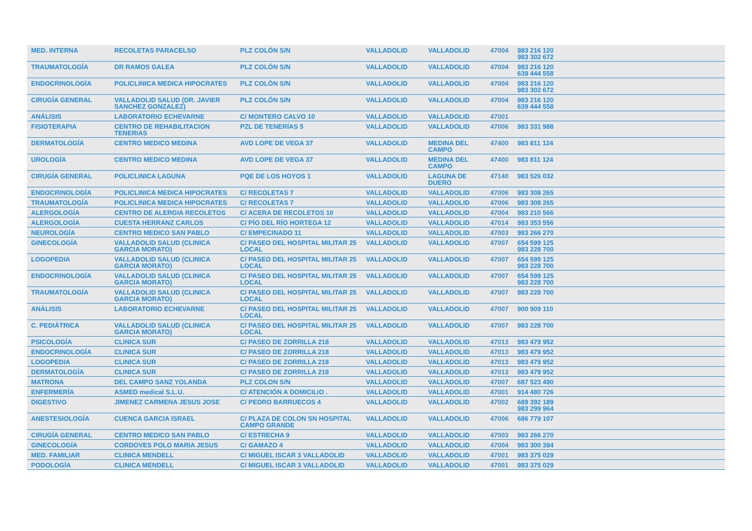| MED. INTERNA | RECOLETAS PARACELSO | PLZ COLÓN S/N | VALLADOLID | VALLADOLID | 47004 | 983 216 120 983 302 672 | |
| TRAUMATOLOGÍA | DR RAMOS GALEA | PLZ COLÓN S/N | VALLADOLID | VALLADOLID | 47004 | 983 216 120 639 444 558 | |
| ENDOCRINOLOGÍA | POLICLINICA MEDICA HIPOCRATES | PLZ COLÓN S/N | VALLADOLID | VALLADOLID | 47004 | 983 216 120 983 302 672 | |
| CIRUGÍA GENERAL | VALLADOLID SALUD (DR. JAVIER SANCHEZ GONZALEZ) | PLZ COLÓN S/N | VALLADOLID | VALLADOLID | 47004 | 983 216 120 639 444 558 | |
| ANÁLISIS | LABORATORIO ECHEVARNE | C/ MONTERO CALVO 10 | VALLADOLID | VALLADOLID | 47001 | | |
| FISIOTERAPIA | CENTRO DE REHABILITACION TENERIAS | PZL DE TENERÍAS 5 | VALLADOLID | VALLADOLID | 47006 | 983 331 988 | |
| DERMATOLOGÍA | CENTRO MEDICO MEDINA | AVD LOPE DE VEGA 37 | VALLADOLID | MEDINA DEL CAMPO | 47400 | 983 811 124 | |
| UROLOGÍA | CENTRO MEDICO MEDINA | AVD LOPE DE VEGA 37 | VALLADOLID | MEDINA DEL CAMPO | 47400 | 983 811 124 | |
| CIRUGÍA GENERAL | POLICLINICA LAGUNA | PQE DE LOS HOYOS 1 | VALLADOLID | LAGUNA DE DUERO | 47140 | 983 526 032 | |
| ENDOCRINOLOGÍA | POLICLINICA MEDICA HIPOCRATES | C/ RECOLETAS 7 | VALLADOLID | VALLADOLID | 47006 | 983 308 265 | |
| TRAUMATOLOGÍA | POLICLINICA MEDICA HIPOCRATES | C/ RECOLETAS 7 | VALLADOLID | VALLADOLID | 47006 | 983 308 265 | |
| ALERGOLOGÍA | CENTRO DE ALERGIA RECOLETOS | C/ ACERA DE RECOLETOS 10 | VALLADOLID | VALLADOLID | 47004 | 983 210 566 | |
| ALERGOLOGÍA | CUESTA HERRANZ CARLOS | C/ PÍO DEL RÍO HORTEGA 12 | VALLADOLID | VALLADOLID | 47014 | 983 353 556 | |
| NEUROLOGÍA | CENTRO MEDICO SAN PABLO | C/ EMPECINADO 11 | VALLADOLID | VALLADOLID | 47003 | 983 266 270 | |
| GINECOLOGÍA | VALLADOLID SALUD (CLINICA GARCIA MORATO) | C/ PASEO DEL HOSPITAL MILITAR 25 LOCAL | VALLADOLID | VALLADOLID | 47007 | 654 599 125 983 228 700 | |
| LOGOPEDIA | VALLADOLID SALUD (CLINICA GARCIA MORATO) | C/ PASEO DEL HOSPITAL MILITAR 25 LOCAL | VALLADOLID | VALLADOLID | 47007 | 654 599 125 983 228 700 | |
| ENDOCRINOLOGÍA | VALLADOLID SALUD (CLINICA GARCIA MORATO) | C/ PASEO DEL HOSPITAL MILITAR 25 LOCAL | VALLADOLID | VALLADOLID | 47007 | 654 599 125 983 228 700 | |
| TRAUMATOLOGÍA | VALLADOLID SALUD (CLINICA GARCIA MORATO) | C/ PASEO DEL HOSPITAL MILITAR 25 LOCAL | VALLADOLID | VALLADOLID | 47007 | 983 228 700 | |
| ANÁLISIS | LABORATORIO ECHEVARNE | C/ PASEO DEL HOSPITAL MILITAR 25 LOCAL | VALLADOLID | VALLADOLID | 47007 | 900 909 110 | |
| C. PEDIÁTRICA | VALLADOLID SALUD (CLINICA GARCIA MORATO) | C/ PASEO DEL HOSPITAL MILITAR 25 LOCAL | VALLADOLID | VALLADOLID | 47007 | 983 228 700 | |
| PSICOLOGÍA | CLINICA SUR | C/ PASEO DE ZORRILLA 218 | VALLADOLID | VALLADOLID | 47013 | 983 479 952 | |
| ENDOCRINOLOGÍA | CLINICA SUR | C/ PASEO DE ZORRILLA 218 | VALLADOLID | VALLADOLID | 47013 | 983 479 952 | |
| LOGOPEDIA | CLINICA SUR | C/ PASEO DE ZORRILLA 218 | VALLADOLID | VALLADOLID | 47013 | 983 479 952 | |
| DERMATOLOGÍA | CLINICA SUR | C/ PASEO DE ZORRILLA 218 | VALLADOLID | VALLADOLID | 47013 | 983 479 952 | |
| MATRONA | DEL CAMPO SANZ YOLANDA | PLZ COLON S/N | VALLADOLID | VALLADOLID | 47007 | 687 523 490 | |
| ENFERMERÍA | ASMED medical S.L.U. | C/ ATENCIÓN A DOMICILIO . | VALLADOLID | VALLADOLID | 47001 | 914 480 726 | |
| DIGESTIVO | JIMENEZ CARMENA JESUS JOSE | C/ PEDRO BARRUECOS 4 | VALLADOLID | VALLADOLID | 47002 | 689 392 189 983 299 964 | |
| ANESTESIOLOGÍA | CUENCA GARCIA ISRAEL | C/ PLAZA DE COLON SN HOSPITAL CAMPO GRANDE | VALLADOLID | VALLADOLID | 47006 | 686 779 107 | |
| CIRUGÍA GENERAL | CENTRO MEDICO SAN PABLO | C/ ESTRECHA 9 | VALLADOLID | VALLADOLID | 47003 | 983 266 270 | |
| GINECOLOGÍA | CORDOVES POLO MARIA JESUS | C/ GAMAZO 4 | VALLADOLID | VALLADOLID | 47004 | 983 300 394 | |
| MED. FAMILIAR | CLINICA MENDELL | C/ MIGUEL ISCAR 3 VALLADOLID | VALLADOLID | VALLADOLID | 47001 | 983 375 029 | |
| PODOLOGÍA | CLINICA MENDELL | C/ MIGUEL ISCAR 3 VALLADOLID | VALLADOLID | VALLADOLID | 47001 | 983 375 029 | |